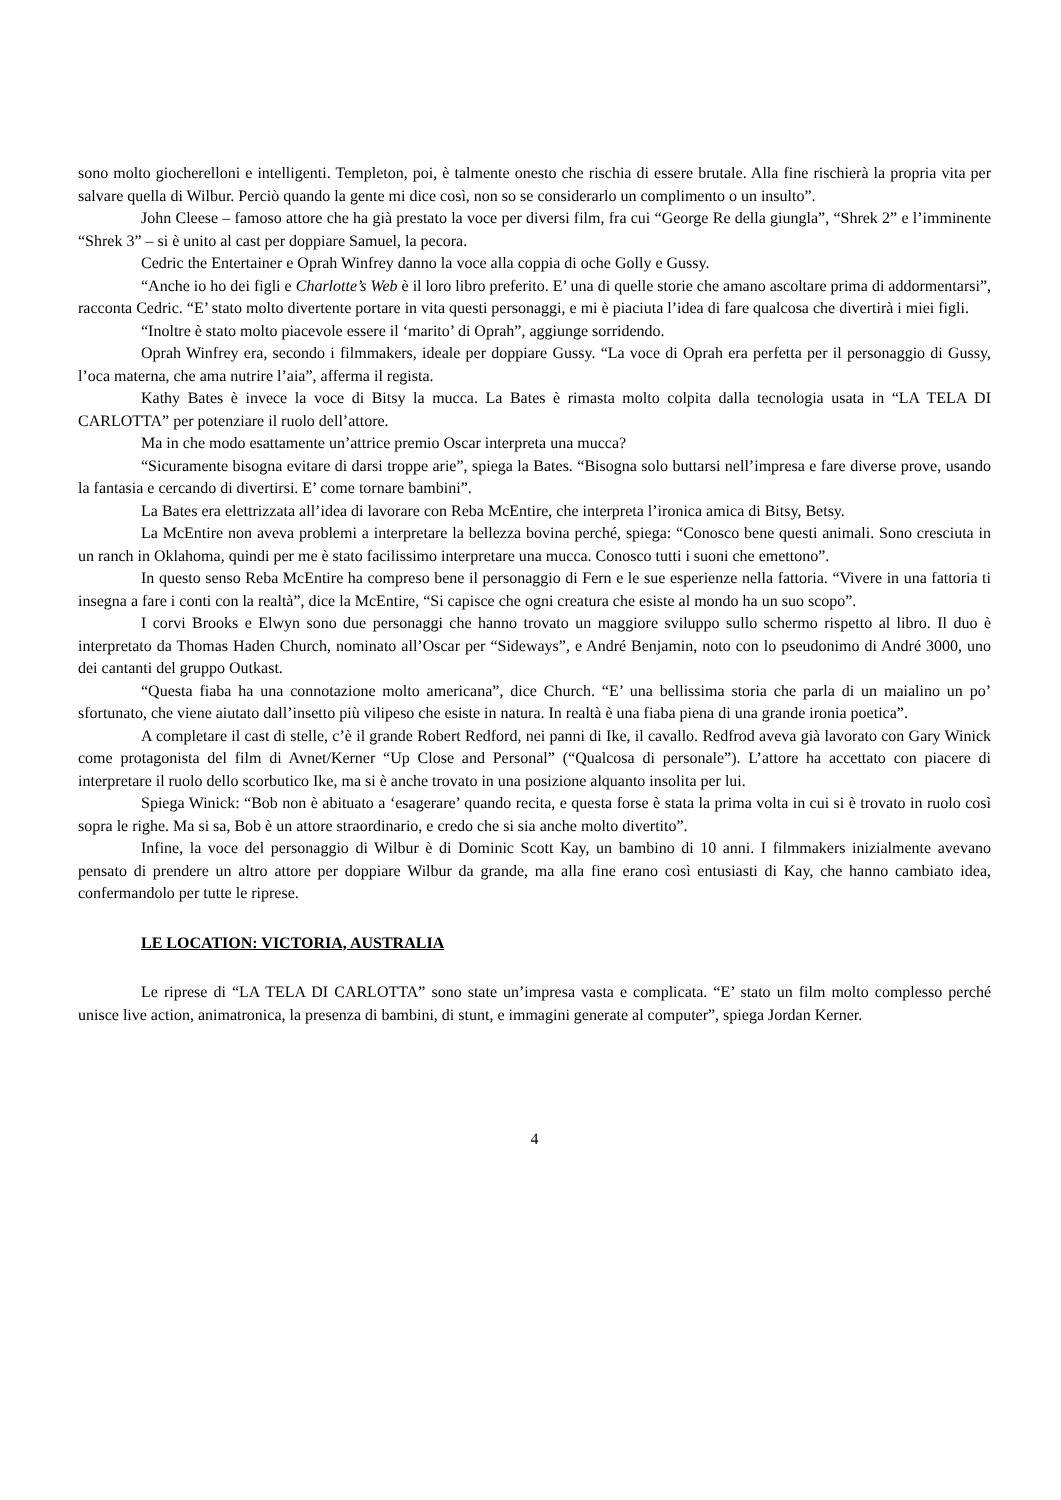sono molto giocherelloni e intelligenti. Templeton, poi, è talmente onesto che rischia di essere brutale. Alla fine rischierà la propria vita per salvare quella di Wilbur. Perciò quando la gente mi dice così, non so se considerarlo un complimento o un insulto”.
John Cleese – famoso attore che ha già prestato la voce per diversi film, fra cui “George Re della giungla”, “Shrek 2” e l’imminente “Shrek 3” – si è unito al cast per doppiare Samuel, la pecora.
Cedric the Entertainer e Oprah Winfrey danno la voce alla coppia di oche Golly e Gussy.
“Anche io ho dei figli e Charlotte’s Web è il loro libro preferito. E’ una di quelle storie che amano ascoltare prima di addormentarsi”, racconta Cedric. “E’ stato molto divertente portare in vita questi personaggi, e mi è piaciuta l’idea di fare qualcosa che divertirà i miei figli.
“Inoltre è stato molto piacevole essere il ‘marito’ di Oprah”, aggiunge sorridendo.
Oprah Winfrey era, secondo i filmmakers, ideale per doppiare Gussy. “La voce di Oprah era perfetta per il personaggio di Gussy, l’oca materna, che ama nutrire l’aia”, afferma il regista.
Kathy Bates è invece la voce di Bitsy la mucca. La Bates è rimasta molto colpita dalla tecnologia usata in “LA TELA DI CARLOTTA” per potenziare il ruolo dell’attore.
Ma in che modo esattamente un’attrice premio Oscar interpreta una mucca?
“Sicuramente bisogna evitare di darsi troppe arie”, spiega la Bates. “Bisogna solo buttarsi nell’impresa e fare diverse prove, usando la fantasia e cercando di divertirsi. E’ come tornare bambini”.
La Bates era elettrizzata all’idea di lavorare con Reba McEntire, che interpreta l’ironica amica di Bitsy, Betsy.
La McEntire non aveva problemi a interpretare la bellezza bovina perché, spiega: “Conosco bene questi animali. Sono cresciuta in un ranch in Oklahoma, quindi per me è stato facilissimo interpretare una mucca. Conosco tutti i suoni che emettono”.
In questo senso Reba McEntire ha compreso bene il personaggio di Fern e le sue esperienze nella fattoria. “Vivere in una fattoria ti insegna a fare i conti con la realtà”, dice la McEntire, “Si capisce che ogni creatura che esiste al mondo ha un suo scopo”.
I corvi Brooks e Elwyn sono due personaggi che hanno trovato un maggiore sviluppo sullo schermo rispetto al libro. Il duo è interpretato da Thomas Haden Church, nominato all’Oscar per “Sideways”, e André Benjamin, noto con lo pseudonimo di André 3000, uno dei cantanti del gruppo Outkast.
“Questa fiaba ha una connotazione molto americana”, dice Church. “E’ una bellissima storia che parla di un maialino un po’ sfortunato, che viene aiutato dall’insetto più vilipeso che esiste in natura. In realtà è una fiaba piena di una grande ironia poetica”.
A completare il cast di stelle, c’è il grande Robert Redford, nei panni di Ike, il cavallo. Redfrod aveva già lavorato con Gary Winick come protagonista del film di Avnet/Kerner “Up Close and Personal” (“Qualcosa di personale”). L’attore ha accettato con piacere di interpretare il ruolo dello scorbutico Ike, ma si è anche trovato in una posizione alquanto insolita per lui.
Spiega Winick: “Bob non è abituato a ‘esagerare’ quando recita, e questa forse è stata la prima volta in cui si è trovato in ruolo così sopra le righe. Ma si sa, Bob è un attore straordinario, e credo che si sia anche molto divertito”.
Infine, la voce del personaggio di Wilbur è di Dominic Scott Kay, un bambino di 10 anni. I filmmakers inizialmente avevano pensato di prendere un altro attore per doppiare Wilbur da grande, ma alla fine erano così entusiasti di Kay, che hanno cambiato idea, confermandolo per tutte le riprese.
LE LOCATION: VICTORIA, AUSTRALIA
Le riprese di “LA TELA DI CARLOTTA” sono state un’impresa vasta e complicata. “E’ stato un film molto complesso perché unisce live action, animatronica, la presenza di bambini, di stunt, e immagini generate al computer”, spiega Jordan Kerner.
4